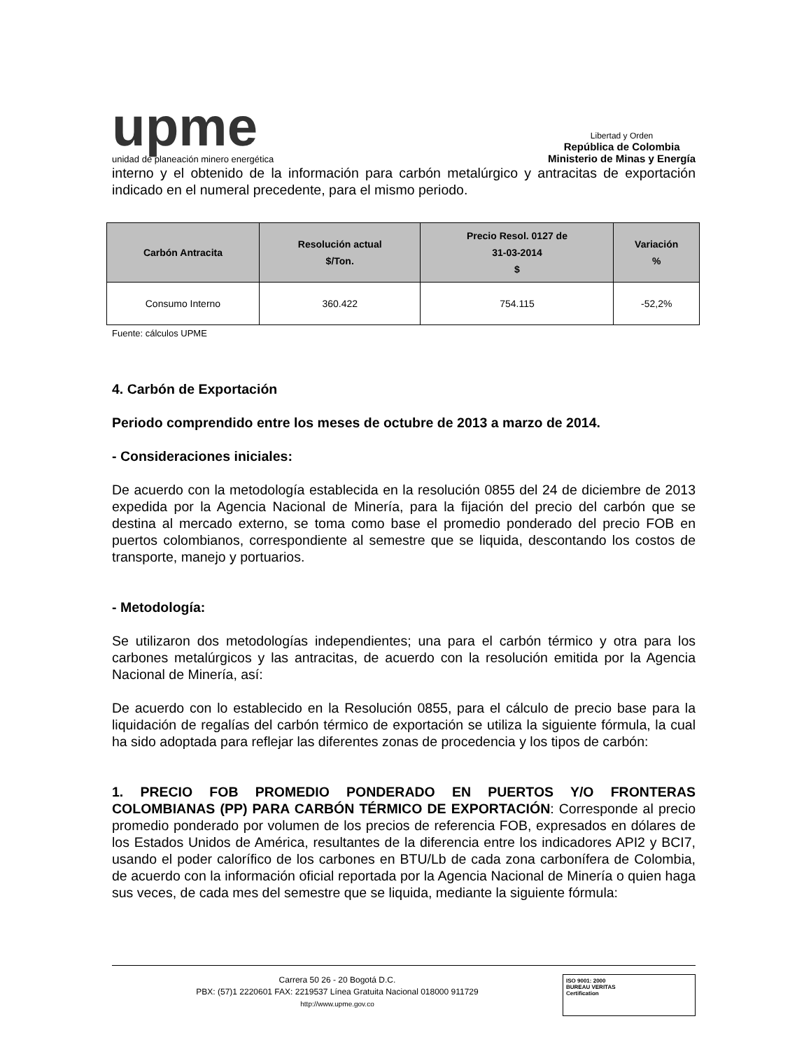upme
unidad de planeación minero energética
Libertad y Orden
República de Colombia
Ministerio de Minas y Energía
interno y el obtenido de la información para carbón metalúrgico y antracitas de exportación indicado en el numeral precedente, para el mismo periodo.
| Carbón Antracita | Resolución actual $/Ton. | Precio Resol. 0127 de 31-03-2014 $ | Variación % |
| --- | --- | --- | --- |
| Consumo Interno | 360.422 | 754.115 | -52,2% |
Fuente: cálculos UPME
4. Carbón de Exportación
Periodo comprendido entre los meses de octubre de 2013 a marzo de 2014.
- Consideraciones iniciales:
De acuerdo con la metodología establecida en la resolución 0855 del 24 de diciembre de 2013 expedida por la Agencia Nacional de Minería, para la fijación del precio del carbón que se destina al mercado externo, se toma como base el promedio ponderado del precio FOB en puertos colombianos, correspondiente al semestre que se liquida, descontando los costos de transporte, manejo y portuarios.
- Metodología:
Se utilizaron dos metodologías independientes; una para el carbón térmico y otra para los carbones metalúrgicos y las antracitas, de acuerdo con la resolución emitida por la Agencia Nacional de Minería, así:
De acuerdo con lo establecido en la Resolución 0855, para el cálculo de precio base para la liquidación de regalías del carbón térmico de exportación se utiliza la siguiente fórmula, la cual ha sido adoptada para reflejar las diferentes zonas de procedencia y los tipos de carbón:
1. PRECIO FOB PROMEDIO PONDERADO EN PUERTOS Y/O FRONTERAS COLOMBIANAS (PP) PARA CARBÓN TÉRMICO DE EXPORTACIÓN: Corresponde al precio promedio ponderado por volumen de los precios de referencia FOB, expresados en dólares de los Estados Unidos de América, resultantes de la diferencia entre los indicadores API2 y BCI7, usando el poder calorífico de los carbones en BTU/Lb de cada zona carbonífera de Colombia, de acuerdo con la información oficial reportada por la Agencia Nacional de Minería o quien haga sus veces, de cada mes del semestre que se liquida, mediante la siguiente fórmula:
Carrera 50 26 - 20 Bogotá D.C.
PBX: (57)1 2220601 FAX: 2219537 Línea Gratuita Nacional 018000 911729
http://www.upme.gov.co
ISO 9001: 2000
BUREAU VERITAS
Certification